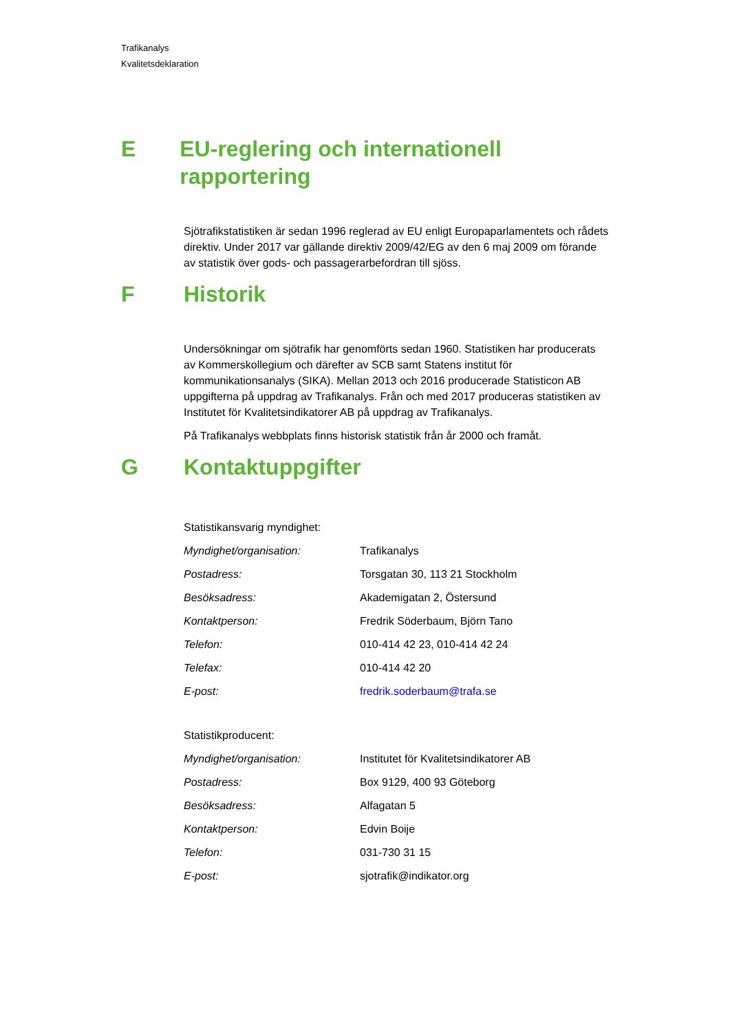Trafikanalys
Kvalitetsdeklaration
E EU-reglering och internationell rapportering
Sjötrafikstatistiken är sedan 1996 reglerad av EU enligt Europaparlamentets och rådets direktiv. Under 2017 var gällande direktiv 2009/42/EG av den 6 maj 2009 om förande av statistik över gods- och passagerarbefordran till sjöss.
F Historik
Undersökningar om sjötrafik har genomförts sedan 1960. Statistiken har producerats av Kommerskollegium och därefter av SCB samt Statens institut för kommunikationsanalys (SIKA). Mellan 2013 och 2016 producerade Statisticon AB uppgifterna på uppdrag av Trafikanalys. Från och med 2017 produceras statistiken av Institutet för Kvalitetsindikatorer AB på uppdrag av Trafikanalys.
På Trafikanalys webbplats finns historisk statistik från år 2000 och framåt.
G Kontaktuppgifter
Statistikansvarig myndighet:
| Myndighet/organisation: | Trafikanalys |
| Postadress: | Torsgatan 30, 113 21 Stockholm |
| Besöksadress: | Akademigatan 2, Östersund |
| Kontaktperson: | Fredrik Söderbaum, Björn Tano |
| Telefon: | 010-414 42 23, 010-414 42 24 |
| Telefax: | 010-414 42 20 |
| E-post: | fredrik.soderbaum@trafa.se |
Statistikproducent:
| Myndighet/organisation: | Institutet för Kvalitetsindikatorer AB |
| Postadress: | Box 9129, 400 93 Göteborg |
| Besöksadress: | Alfagatan 5 |
| Kontaktperson: | Edvin Boije |
| Telefon: | 031-730 31 15 |
| E-post: | sjotrafik@indikator.org |